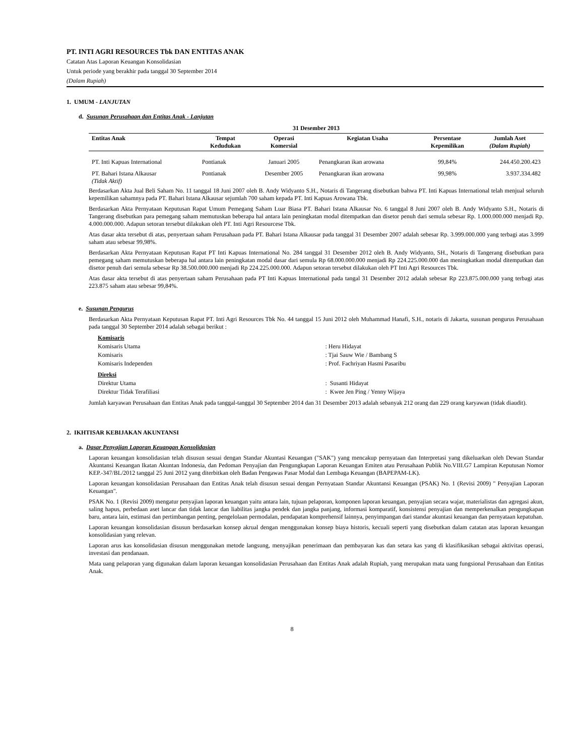PT. INTI AGRI RESOURCES Tbk DAN ENTITAS ANAK
Catatan Atas Laporan Keuangan Konsolidasian
Untuk periode yang berakhir pada tanggal 30 September 2014
(Dalam Rupiah)
1. UMUM - LANJUTAN
d. Susunan Perusahaan dan Entitas Anak - Lanjutan
| 31 Desember 2013 | | | | | |
| --- | --- | --- | --- | --- | --- |
| Entitas Anak | Tempat Kedudukan | Operasi Komersial | Kegiatan Usaha | Persentase Kepemilikan | Jumlah Aset (Dalam Rupiah) |
| PT. Inti Kapuas International | Pontianak | Januari 2005 | Penangkaran ikan arowana | 99,84% | 244.450.200.423 |
| PT. Bahari Istana Alkausar (Tidak Aktif) | Pontianak | Desember 2005 | Penangkaran ikan arowana | 99,98% | 3.937.334.482 |
Berdasarkan Akta Jual Beli Saham No. 11 tanggal 18 Juni 2007 oleh B. Andy Widyanto S.H., Notaris di Tangerang disebutkan bahwa PT. Inti Kapuas International telah menjual seluruh kepemilikan sahamnya pada PT. Bahari Istana Alkausar sejumlah 700 saham kepada PT. Inti Kapuas Arowana Tbk.
Berdasarkan Akta Pernyataan Keputusan Rapat Umum Pemegang Saham Luar Biasa PT. Bahari Istana Alkausar No. 6 tanggal 8 Juni 2007 oleh B. Andy Widyanto S.H., Notaris di Tangerang disebutkan para pemegang saham memutuskan beberapa hal antara lain peningkatan modal ditempatkan dan disetor penuh dari semula sebesar Rp. 1.000.000.000 menjadi Rp. 4.000.000.000. Adapun setoran tersebut dilakukan oleh PT. Inti Agri Resourcese Tbk.
Atas dasar akta tersebut di atas, penyertaan saham Perusahaan pada PT. Bahari Istana Alkausar pada tanggal 31 Desember 2007 adalah sebesar Rp. 3.999.000.000 yang terbagi atas 3.999 saham atau sebesar 99,98%.
Berdasarkan Akta Pernyataan Keputusan Rapat PT Inti Kapuas International No. 284 tanggal 31 Desember 2012 oleh B. Andy Widyanto, SH., Notaris di Tangerang disebutkan para pemegang saham memutuskan beberapa hal antara lain peningkatan modal dasar dari semula Rp 68.000.000.000 menjadi Rp 224.225.000.000 dan meningkatkan modal ditempatkan dan disetor penuh dari semula sebesar Rp 38.500.000.000 menjadi Rp 224.225.000.000. Adapun setoran tersebut dilakukan oleh PT Inti Agri Resources Tbk.
Atas dasar akta tersebut di atas penyertaan saham Perusahaan pada PT Inti Kapuas International pada tangal 31 Desember 2012 adalah sebesar Rp 223.875.000.000 yang terbagi atas 223.875 saham atau sebesar 99,84%.
e. Susunan Pengurus
Berdasarkan Akta Pernyataan Keputusan Rapat PT. Inti Agri Resources Tbk No. 44 tanggal 15 Juni 2012 oleh Muhammad Hanafi, S.H., notaris di Jakarta, susunan pengurus Perusahaan pada tanggal 30 September 2014 adalah sebagai berikut :
| Komisaris | |
| Komisaris Utama | : Heru Hidayat |
| Komisaris | : Tjai Sauw Wie / Bambang S |
| Komisaris Independen | : Prof. Fachriyan Hasmi Pasaribu |
| Direksi | |
| Direktur Utama | : Susanti Hidayat |
| Direktur Tidak Terafiliasi | : Kwee Jen Ping / Yenny Wijaya |
Jumlah karyawan Perusahaan dan Entitas Anak pada tanggal-tanggal 30 September 2014 dan 31 Desember 2013 adalah sebanyak 212 orang dan 229 orang karyawan (tidak diaudit).
2. IKHTISAR KEBIJAKAN AKUNTANSI
a. Dasar Penyajian Laporan Keuangan Konsolidasian
Laporan keuangan konsolidasian telah disusun sesuai dengan Standar Akuntasi Keuangan ("SAK") yang mencakup pernyataan dan Interpretasi yang dikeluarkan oleh Dewan Standar Akuntansi Keuangan Ikatan Akuntan Indonesia, dan Pedoman Penyajian dan Pengungkapan Laporan Keuangan Emiten atau Perusahaan Publik No.VIII.G7 Lampiran Keputusan Nomor KEP.-347/BL/2012 tanggal 25 Juni 2012 yang diterbitkan oleh Badan Pengawas Pasar Modal dan Lembaga Keuangan (BAPEPAM-LK).
Laporan keuangan konsolidasian Perusahaan dan Entitas Anak telah disusun sesuai dengan Pernyataan Standar Akuntansi Keuangan (PSAK) No. 1 (Revisi 2009) " Penyajian Laporan Keuangan".
PSAK No. 1 (Revisi 2009) mengatur penyajian laporan keuangan yaitu antara lain, tujuan pelaporan, komponen laporan keuangan, penyajian secara wajar, materialistas dan agregasi akun, saling hapus, perbedaan aset lancar dan tidak lancar dan liabilitas jangka pendek dan jangka panjang, informasi komparatif, konsistensi penyajian dan memperkenalkan pengungkapan baru, antara lain, estimasi dan pertimbangan penting, pengelolaan permodalan, pendapatan komprehensif lainnya, penyimpangan dari standar akuntasi keuangan dan pernyataan kepatuhan.
Laporan keuangan konsolidasian disusun berdasarkan konsep akrual dengan menggunakan konsep biaya historis, kecuali seperti yang disebutkan dalam catatan atas laporan keuangan konsolidasian yang relevan.
Laporan arus kas konsolidasian disusun menggunakan metode langsung, menyajikan penerimaan dan pembayaran kas dan setara kas yang di klasifikasikan sebagai aktivitas operasi, investasi dan pendanaan.
Mata uang pelaporan yang digunakan dalam laporan keuangan konsolidasian Perusahaan dan Entitas Anak adalah Rupiah, yang merupakan mata uang fungsional Perusahaan dan Entitas Anak.
8